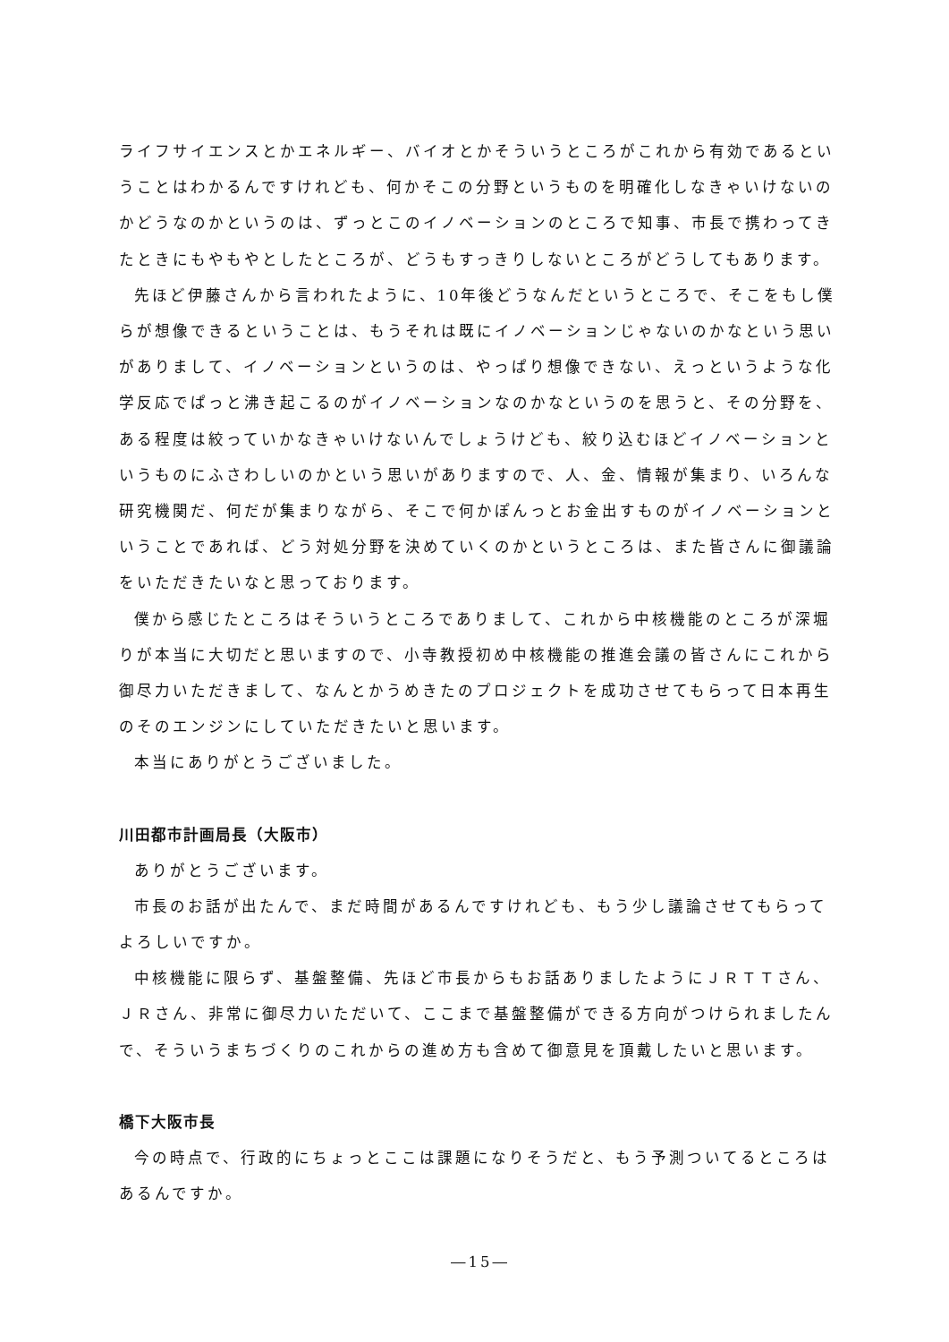ライフサイエンスとかエネルギー、バイオとかそういうところがこれから有効であるということはわかるんですけれども、何かそこの分野というものを明確化しなきゃいけないのかどうなのかというのは、ずっとこのイノベーションのところで知事、市長で携わってきたときにもやもやとしたところが、どうもすっきりしないところがどうしてもあります。
先ほど伊藤さんから言われたように、10年後どうなんだというところで、そこをもし僕らが想像できるということは、もうそれは既にイノベーションじゃないのかなという思いがありまして、イノベーションというのは、やっぱり想像できない、えっというような化学反応でぱっと沸き起こるのがイノベーションなのかなというのを思うと、その分野を、ある程度は絞っていかなきゃいけないんでしょうけども、絞り込むほどイノベーションというものにふさわしいのかという思いがありますので、人、金、情報が集まり、いろんな研究機関だ、何だが集まりながら、そこで何かぽんっとお金出すものがイノベーションということであれば、どう対処分野を決めていくのかというところは、また皆さんに御議論をいただきたいなと思っております。
僕から感じたところはそういうところでありまして、これから中核機能のところが深堀りが本当に大切だと思いますので、小寺教授初め中核機能の推進会議の皆さんにこれから御尽力いただきまして、なんとかうめきたのプロジェクトを成功させてもらって日本再生のそのエンジンにしていただきたいと思います。
本当にありがとうございました。
川田都市計画局長（大阪市）
ありがとうございます。
市長のお話が出たんで、まだ時間があるんですけれども、もう少し議論させてもらってよろしいですか。
中核機能に限らず、基盤整備、先ほど市長からもお話ありましたようにＪＲＴＴさん、ＪＲさん、非常に御尽力いただいて、ここまで基盤整備ができる方向がつけられましたんで、そういうまちづくりのこれからの進め方も含めて御意見を頂戴したいと思います。
橋下大阪市長
今の時点で、行政的にちょっとここは課題になりそうだと、もう予測ついてるところはあるんですか。
―15―